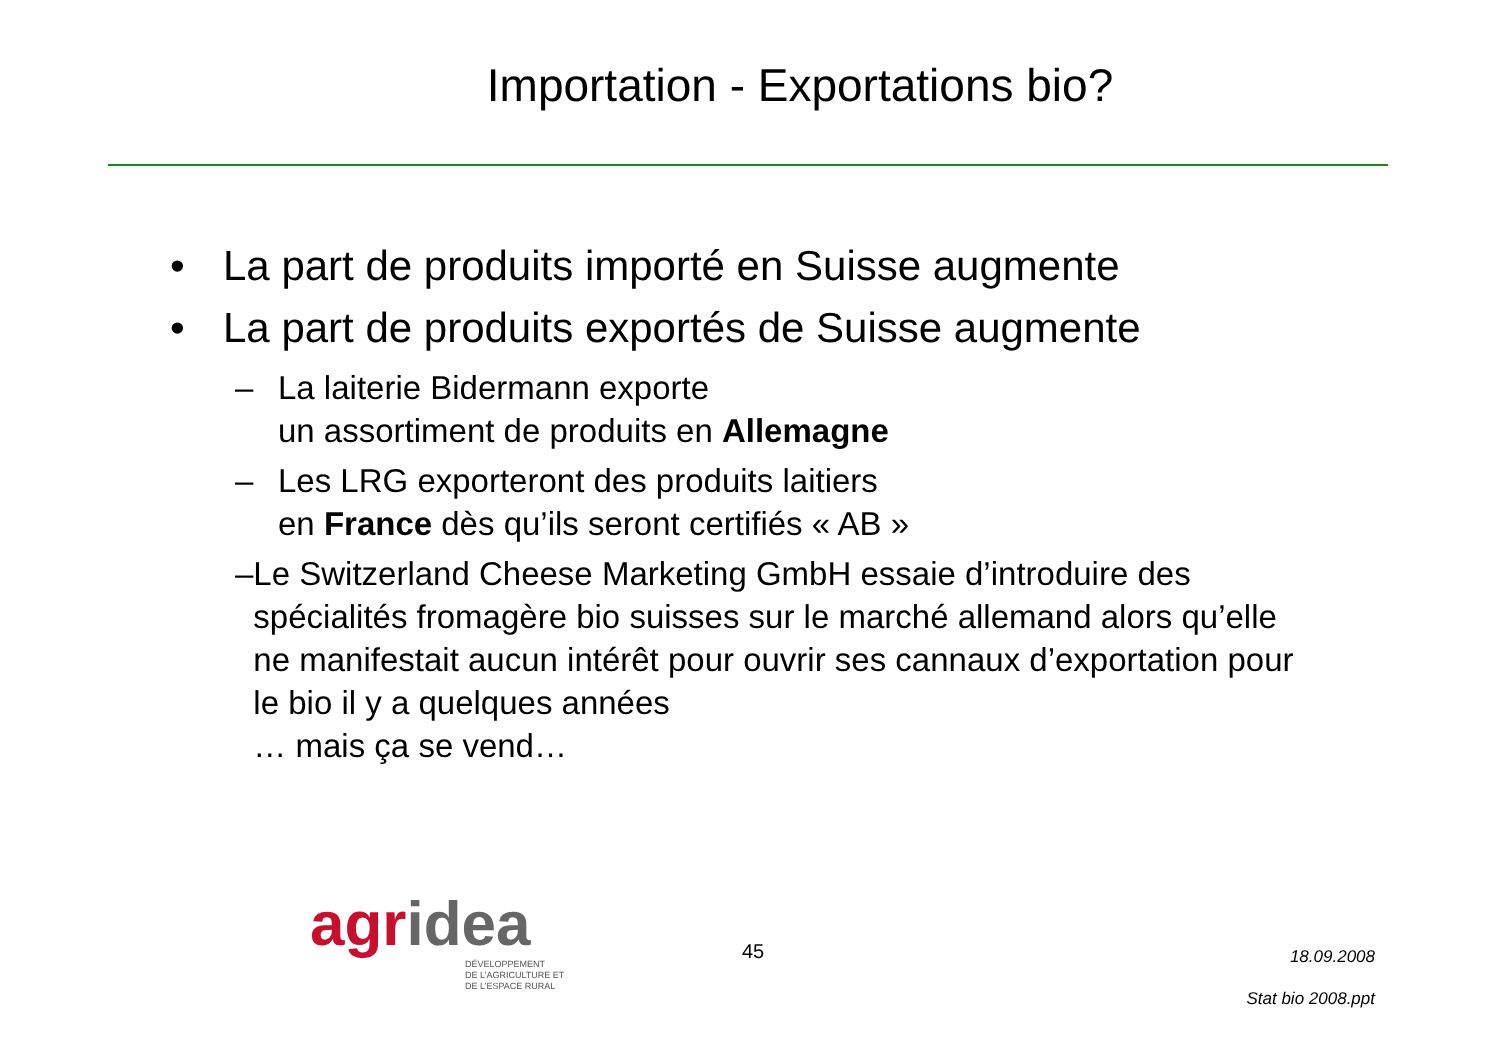Importation - Exportations bio?
• La part de produits importé en Suisse augmente
• La part de produits exportés de Suisse augmente
– La laiterie Bidermann exporte
un assortiment de produits en Allemagne
– Les LRG exporteront des produits laitiers
en France dès qu’ils seront certifiés « AB »
– Le Switzerland Cheese Marketing GmbH essaie d’introduire des spécialités fromagère bio suisses sur le marché allemand alors qu’elle ne manifestait aucun intérêt pour ouvrir ses cannaux d’exportation pour le bio il y a quelques années
… mais ça se vend…
agr idea
DÉVELOPPEMENT
DE L’AGRICULTURE ET
DE L’ESPACE RURAL
45
18.09.2008
Stat bio 2008.ppt